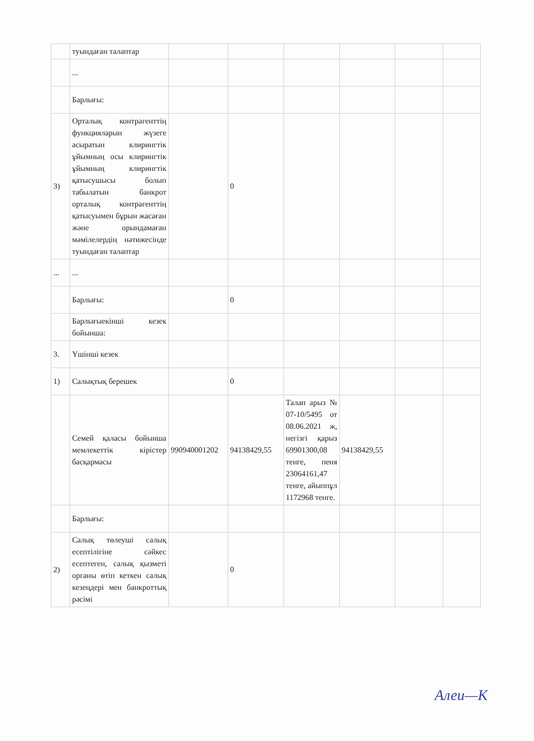| | туындаған талаптар | | | | | | |
| | ... | | | | | | |
| | Барлығы: | | | | | | |
| 3) | Орталық контрагенттің функцияларын жүзеге асыратын клирингтік ұйымның осы клирингтік ұйымның клирингтік қатысушысы болып табылатын банкрот орталық контрагенттің қатысуымен бұрын жасаған және орындамаған мәмілелердің нәтижесінде туындаған талаптар | | 0 | | | | |
| ... | ... | | | | | | |
| | Барлығы: | | 0 | | | | |
| | Барлығыекінші кезек бойынша: | | | | | | |
| 3. | Үшінші кезек | | | | | | |
| 1) | Салықтық берешек | | 0 | | | | |
| | Семей қаласы бойынша мемлекеттік кірістер басқармасы | 990940001202 | 94138429,55 | Талап арыз № 07-10/5495 от 08.06.2021 ж, негізгі қарыз 69901300,08 тенге, пеня 23064161,47 тенге, айыппұл 1172968 тенге. | 94138429,55 | | |
| | Барлығы: | | | | | | |
| 2) | Салық төлеуші салық есептілігіне сәйкес есептеген, салық қызметі органы өтіп кеткен салық кезеңдері мен банкроттық рәсімі | | 0 | | | | |
Алеи—К